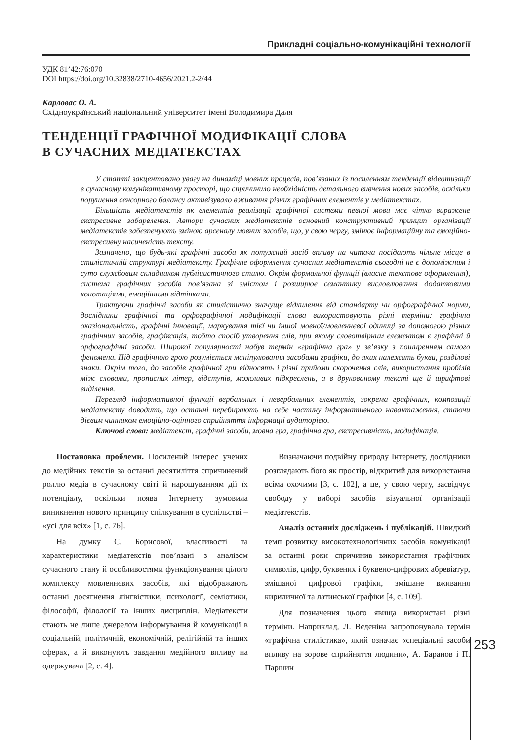Прикладні соціально-комунікаційні технології
УДК 81’42:76:070
DOI https://doi.org/10.32838/2710-4656/2021.2-2/44
Карловас О. А.
Східноукраїнський національний університет імені Володимира Даля
ТЕНДЕНЦІЇ ГРАФІЧНОЇ МОДИФІКАЦІЇ СЛОВА
В СУЧАСНИХ МЕДІАТЕКСТАХ
У статті закцентовано увагу на динаміці мовних процесів, пов’язаних із посиленням тенденції відеотизації в сучасному комунікативному просторі, що спричинило необхідність детального вивчення нових засобів, оскільки порушення сенсорного балансу активізувало вживання різних графічних елементів у медіатекстах.
Більшість медіатекстів як елементів реалізації графічної системи певної мови має чітко виражене експресивне забарвлення. Автори сучасних медіатекстів основний конструктивний принцип організації медіатекстів забезпечують зміною арсеналу мовних засобів, що, у свою чергу, змінює інформаційну та емоційно-експресивну насиченість тексту.
Зазначено, що будь-які графічні засоби як потужний засіб впливу на читача посідають чільне місце в стилістичній структурі медіатексту. Графічне оформлення сучасних медіатекстів сьогодні не є допоміжним і суто службовим складником публіцистичного стилю. Окрім формальної функції (власне текстове оформлення), система графічних засобів пов’язана зі змістом і розширює семантику висловлювання додатковими конотаціями, емоційними відтінками.
Трактуючи графічні засоби як стилістично значуще відхилення від стандарту чи орфографічної норми, дослідники графічної та орфографічної модифікації слова використовують різні терміни: графічна оказіональність, графічні інновації, маркування тієї чи іншої мовної/мовленнєвої одиниці за допомогою різних графічних засобів, графіксація, тобто спосіб утворення слів, при якому словотвірним елементом є графічні й орфографічні засоби. Широкої популярності набув термін «графічна гра» у зв’язку з поширенням самого феномена. Під графічною грою розуміється маніпулювання засобами графіки, до яких належать букви, розділові знаки. Окрім того, до засобів графічної гри відносять і різні прийоми скорочення слів, використання пробілів між словами, прописних літер, відступів, можливих підкреслень, а в друкованому тексті ще й шрифтові виділення.
Перегляд інформативної функції вербальних і невербальних елементів, зокрема графічних, композиції медіатексту доводить, що останні перебирають на себе частину інформативного навантаження, стаючи дієвим чинником емоційно-оцінного сприйняття інформації аудиторією.
Ключові слова: медіатекст, графічні засоби, мовна гра, графічна гра, експресивність, модифікація.
Постановка проблеми. Посилений інтерес учених до медійних текстів за останні десятиліття спричинений роллю медіа в сучасному світі й нарощуванням дії їх потенціалу, оскільки поява Інтернету зумовила виникнення нового принципу спілкування в суспільстві – «усі для всіх» [1, с. 76].
На думку С. Борисової, властивості та характеристики медіатекстів пов’язані з аналізом сучасного стану й особливостями функціонування цілого комплексу мовленнєвих засобів, які відображають останні досягнення лінгвістики, психології, семіотики, філософії, філології та інших дисциплін. Медіатексти стають не лише джерелом інформування й комунікації в соціальній, політичній, економічній, релігійній та інших сферах, а й виконують завдання медійного впливу на одержувача [2, с. 4].
Визначаючи подвійну природу Інтернету, дослідники розглядають його як простір, відкритий для використання всіма охочими [3, с. 102], а це, у свою чергу, засвідчує свободу у виборі засобів візуальної організації медіатекстів.
Аналіз останніх досліджень і публікацій. Швидкий темп розвитку високотехнологічних засобів комунікації за останні роки спричинив використання графічних символів, цифр, буквених і буквено-цифрових абревіатур, змішаної цифрової графіки, змішане вживання кириличної та латинської графіки [4, с. 109].
Для позначення цього явища використані різні терміни. Наприклад, Л. Вєдєніна запропонувала термін «графічна стилістика», який означає «спеціальні засоби впливу на зорове сприйняття людини», А. Баранов і П. Паршин
253